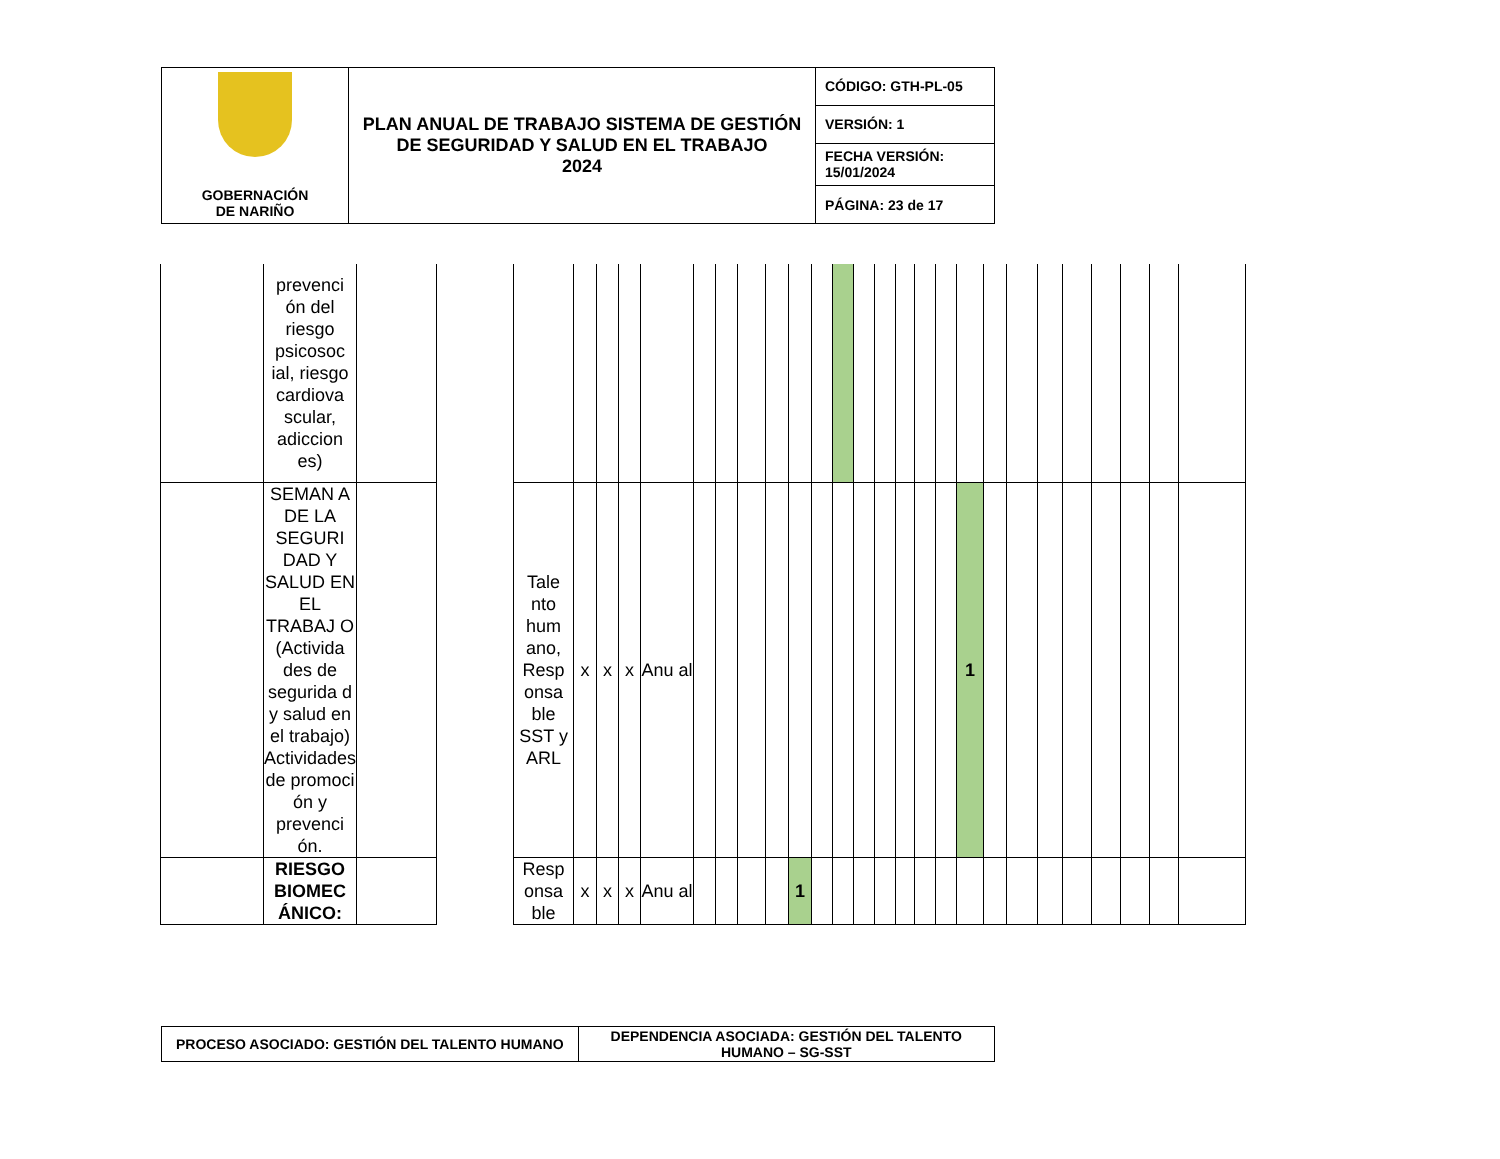| GOBERNACIÓN DE NARIÑO | PLAN ANUAL DE TRABAJO SISTEMA DE GESTIÓN DE SEGURIDAD Y SALUD EN EL TRABAJO 2024 | CÓDIGO: GTH-PL-05 |
| | | VERSIÓN: 1 |
| | | FECHA VERSIÓN: 15/01/2024 |
| | | PÁGINA: 23 de 17 |
| | prevenci ón del riesgo psicosoc ial, riesgo cardiova scular, adiccion es) | | | | | | | | | | | | | | | | | | | | | | | | | | | | |
| | SEMAN A DE LA SEGURI DAD Y SALUD EN EL TRABAJ O (Activida des de segurida d y salud en el trabajo) Actividades de promoci ón y prevenci ón. | | | Tale nto hum ano, Resp onsa ble SST y ARL | x | x | x | Anu al | | | | | | | | | | | | | 1 | | | | | | | | |
| | RIESGO BIOMEC ÁNICO: | | | Resp onsa ble | x | x | x | Anu al | | | | | 1 | | | | | | | | | | | | | | | | |
| PROCESO ASOCIADO: GESTIÓN DEL TALENTO HUMANO | DEPENDENCIA ASOCIADA: GESTIÓN DEL TALENTO HUMANO – SG-SST |